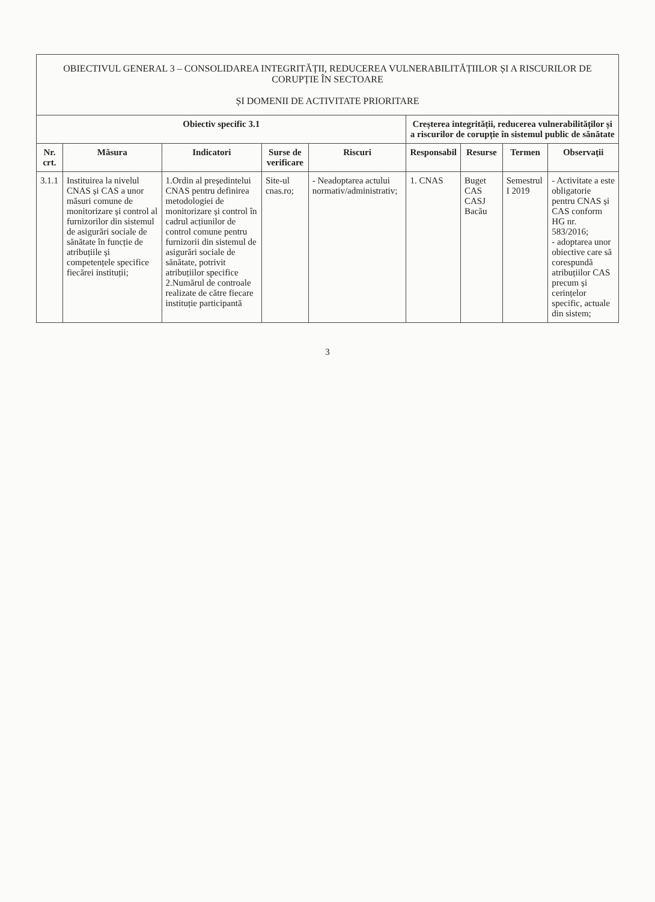| OBIECTIVUL GENERAL 3 – CONSOLIDAREA INTEGRITĂȚII, REDUCEREA VULNERABILITĂȚIILOR ȘI A RISCURILOR DE CORUPȚIE ÎN SECTOARE ȘI DOMENII DE ACTIVITATE PRIORITARE | | | | | | | | |
| Obiectiv specific 3.1 | | | | | Creșterea integrității, reducerea vulnerabilităților și a riscurilor de corupție în sistemul public de sănătate | | | |
| Nr. crt. | Măsura | Indicatori | Surse de verificare | Riscuri | Responsabil | Resurse | Termen | Observații |
| 3.1.1 | Instituirea la nivelul CNAS și CAS a unor măsuri comune de monitorizare și control al furnizorilor din sistemul de asigurări sociale de sănătate în funcție de atribuțiile și competențele specifice fiecărei instituții; | 1.Ordin al președintelui CNAS pentru definirea metodologiei de monitorizare și control în cadrul acțiunilor de control comune pentru furnizorii din sistemul de asigurări sociale de sănătate, potrivit atribuțiilor specifice 2.Numărul de controale realizate de către fiecare instituție participantă | Site-ul cnas.ro; | - Neadoptarea actului normativ/administrativ; | 1. CNAS | Buget CAS CASJ Bacău | Semestrul I 2019 | - Activitate a este obligatorie pentru CNAS și CAS conform HG nr. 583/2016; - adoptarea unor obiective care să corespundă atribuțiilor CAS precum și cerințelor specific, actuale din sistem; |
3